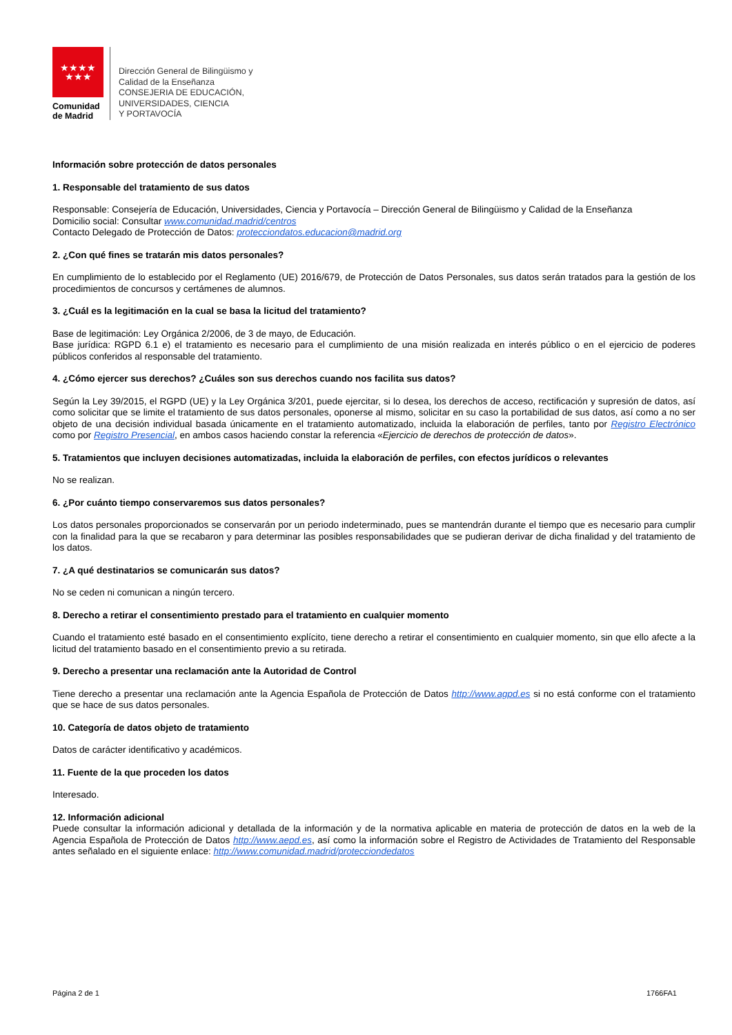★★★★
★★★
Comunidad
de Madrid
Dirección General de Bilingüismo y
Calidad de la Enseñanza
CONSEJERIA DE EDUCACIÓN,
UNIVERSIDADES, CIENCIA
Y PORTAVOCÍA
Información sobre protección de datos personales
1. Responsable del tratamiento de sus datos
Responsable: Consejería de Educación, Universidades, Ciencia y Portavocía – Dirección General de Bilingüismo y Calidad de la Enseñanza
Domicilio social: Consultar www.comunidad.madrid/centros
Contacto Delegado de Protección de Datos: protecciondatos.educacion@madrid.org
2. ¿Con qué fines se tratarán mis datos personales?
En cumplimiento de lo establecido por el Reglamento (UE) 2016/679, de Protección de Datos Personales, sus datos serán tratados para la gestión de los procedimientos de concursos y certámenes de alumnos.
3. ¿Cuál es la legitimación en la cual se basa la licitud del tratamiento?
Base de legitimación: Ley Orgánica 2/2006, de 3 de mayo, de Educación.
Base jurídica: RGPD 6.1 e) el tratamiento es necesario para el cumplimiento de una misión realizada en interés público o en el ejercicio de poderes públicos conferidos al responsable del tratamiento.
4. ¿Cómo ejercer sus derechos? ¿Cuáles son sus derechos cuando nos facilita sus datos?
Según la Ley 39/2015, el RGPD (UE) y la Ley Orgánica 3/201, puede ejercitar, si lo desea, los derechos de acceso, rectificación y supresión de datos, así como solicitar que se limite el tratamiento de sus datos personales, oponerse al mismo, solicitar en su caso la portabilidad de sus datos, así como a no ser objeto de una decisión individual basada únicamente en el tratamiento automatizado, incluida la elaboración de perfiles, tanto por Registro Electrónico como por Registro Presencial, en ambos casos haciendo constar la referencia «Ejercicio de derechos de protección de datos».
5. Tratamientos que incluyen decisiones automatizadas, incluida la elaboración de perfiles, con efectos jurídicos o relevantes
No se realizan.
6. ¿Por cuánto tiempo conservaremos sus datos personales?
Los datos personales proporcionados se conservarán por un periodo indeterminado, pues se mantendrán durante el tiempo que es necesario para cumplir con la finalidad para la que se recabaron y para determinar las posibles responsabilidades que se pudieran derivar de dicha finalidad y del tratamiento de los datos.
7. ¿A qué destinatarios se comunicarán sus datos?
No se ceden ni comunican a ningún tercero.
8. Derecho a retirar el consentimiento prestado para el tratamiento en cualquier momento
Cuando el tratamiento esté basado en el consentimiento explícito, tiene derecho a retirar el consentimiento en cualquier momento, sin que ello afecte a la licitud del tratamiento basado en el consentimiento previo a su retirada.
9. Derecho a presentar una reclamación ante la Autoridad de Control
Tiene derecho a presentar una reclamación ante la Agencia Española de Protección de Datos http://www.agpd.es si no está conforme con el tratamiento que se hace de sus datos personales.
10. Categoría de datos objeto de tratamiento
Datos de carácter identificativo y académicos.
11. Fuente de la que proceden los datos
Interesado.
12. Información adicional
Puede consultar la información adicional y detallada de la información y de la normativa aplicable en materia de protección de datos en la web de la Agencia Española de Protección de Datos http://www.aepd.es, así como la información sobre el Registro de Actividades de Tratamiento del Responsable antes señalado en el siguiente enlace: http://www.comunidad.madrid/protecciondedatos
Página 2 de 1 1766FA1